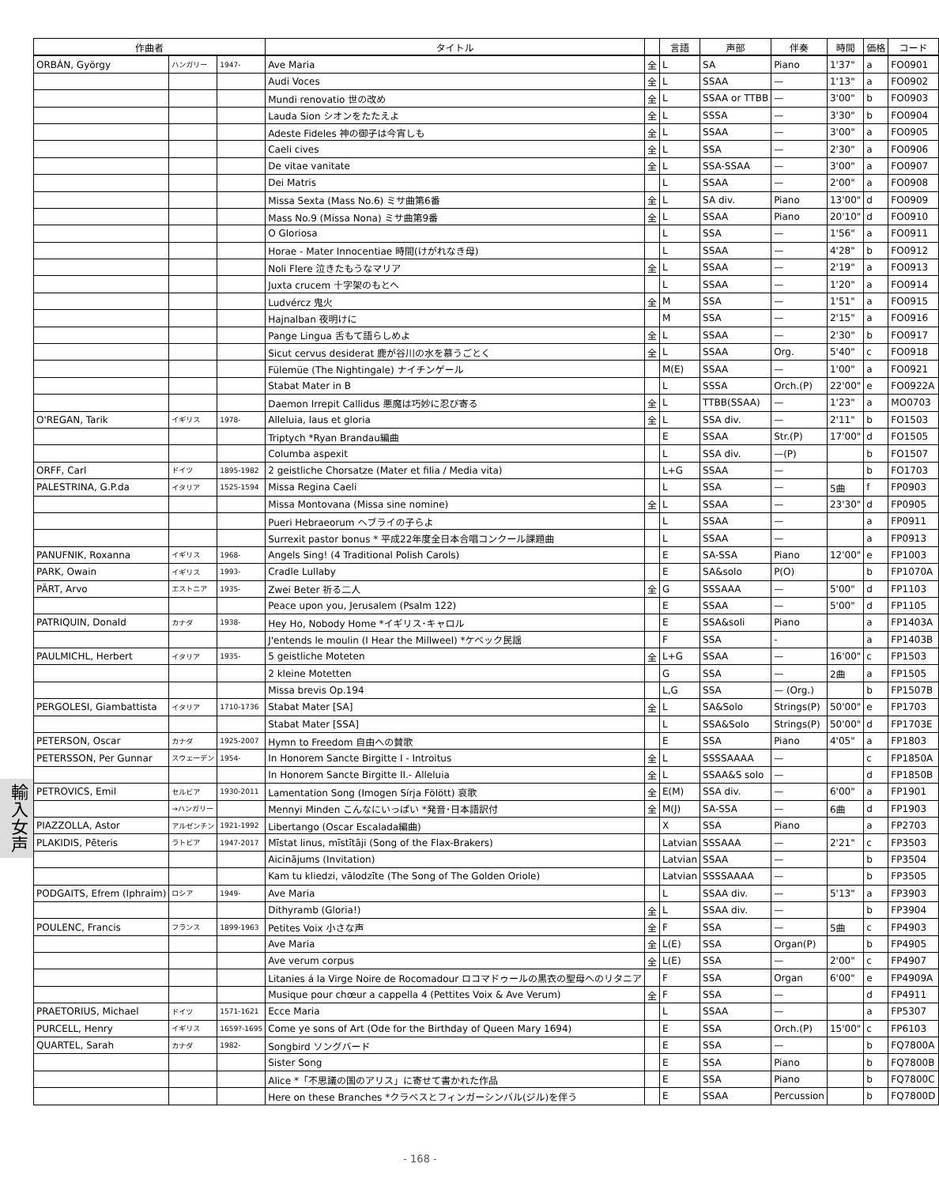輸入女声
| 作曲者 | | | タイトル | | 言語 | 声部 | 伴奏 | 時間 | 価格 | コード |
| --- | --- | --- | --- | --- | --- | --- | --- | --- | --- | --- |
| ORBÁN, György | ハンガリー | 1947- | Ave Maria | 全 | L | SA | Piano | 1'37" | a | FO0901 |
| | | | Audi Voces | 全 | L | SSAA | — | 1'13" | a | FO0902 |
| | | | Mundi renovatio 世の改め | 全 | L | SSAA or TTBB | — | 3'00" | b | FO0903 |
| | | | Lauda Sion シオンをたたえよ | 全 | L | SSSA | — | 3'30" | b | FO0904 |
| | | | Adeste Fideles 神の御子は今宵しも | 全 | L | SSAA | — | 3'00" | a | FO0905 |
| | | | Caeli cives | 全 | L | SSA | — | 2'30" | a | FO0906 |
| | | | De vitae vanitate | 全 | L | SSA-SSAA | — | 3'00" | a | FO0907 |
| | | | Dei Matris | | L | SSAA | — | 2'00" | a | FO0908 |
| | | | Missa Sexta (Mass No.6) ミサ曲第6番 | 全 | L | SA div. | Piano | 13'00" | d | FO0909 |
| | | | Mass No.9 (Missa Nona) ミサ曲第9番 | 全 | L | SSAA | Piano | 20'10" | d | FO0910 |
| | | | O Gloriosa | | L | SSA | — | 1'56" | a | FO0911 |
| | | | Horae - Mater Innocentiae 時間(けがれなき母) | | L | SSAA | — | 4'28" | b | FO0912 |
| | | | Noli Flere 泣きたもうなマリア | 全 | L | SSAA | — | 2'19" | a | FO0913 |
| | | | Juxta crucem 十字架のもとへ | | L | SSAA | — | 1'20" | a | FO0914 |
| | | | Ludvércz 鬼火 | 全 | M | SSA | — | 1'51" | a | FO0915 |
| | | | Hajnalban 夜明けに | | M | SSA | — | 2'15" | a | FO0916 |
| | | | Pange Lingua 舌もて語らしめよ | 全 | L | SSAA | — | 2'30" | b | FO0917 |
| | | | Sicut cervus desiderat 鹿が谷川の水を慕うごとく | 全 | L | SSAA | Org. | 5'40" | c | FO0918 |
| | | | Fülemüe (The Nightingale) ナイチンゲール | | M(E) | SSAA | — | 1'00" | a | FO0921 |
| | | | Stabat Mater in B | | L | SSSA | Orch.(P) | 22'00" | e | FO0922A |
| | | | Daemon Irrepit Callidus 悪魔は巧妙に忍び寄る | 全 | L | TTBB(SSAA) | — | 1'23" | a | MO0703 |
| O'REGAN, Tarik | イギリス | 1978- | Alleluia, laus et gloria | 全 | L | SSA div. | — | 2'11" | b | FO1503 |
| | | | Triptych *Ryan Brandau編曲 | | E | SSAA | Str.(P) | 17'00" | d | FO1505 |
| | | | Columba aspexit | | L | SSA div. | —(P) | | b | FO1507 |
| ORFF, Carl | ドイツ | 1895-1982 | 2 geistliche Chorsatze (Mater et filia / Media vita) | | L+G | SSAA | — | | b | FO1703 |
| PALESTRINA, G.P.da | イタリア | 1525-1594 | Missa Regina Caeli | | L | SSA | — | 5曲 | f | FP0903 |
| | | | Missa Montovana (Missa sine nomine) | 全 | L | SSAA | — | 23'30" | d | FP0905 |
| | | | Pueri Hebraeorum ヘブライの子らよ | | L | SSAA | — | | a | FP0911 |
| | | | Surrexit pastor bonus * 平成22年度全日本合唱コンクール課題曲 | | L | SSAA | — | | a | FP0913 |
| PANUFNIK, Roxanna | イギリス | 1968- | Angels Sing! (4 Traditional Polish Carols) | | E | SA-SSA | Piano | 12'00" | e | FP1003 |
| PARK, Owain | イギリス | 1993- | Cradle Lullaby | | E | SA&solo | P(O) | | b | FP1070A |
| PÄRT, Arvo | エストニア | 1935- | Zwei Beter 祈る二人 | 全 | G | SSSAAA | — | 5'00" | d | FP1103 |
| | | | Peace upon you, Jerusalem (Psalm 122) | | E | SSAA | — | 5'00" | d | FP1105 |
| PATRIQUIN, Donald | カナダ | 1938- | Hey Ho, Nobody Home *イギリス･キャロル | | E | SSA&soli | Piano | | a | FP1403A |
| | | | J'entends le moulin (I Hear the Millweel) *ケベック民謡 | | F | SSA | - | | a | FP1403B |
| PAULMICHL, Herbert | イタリア | 1935- | 5 geistliche Moteten | 全 | L+G | SSAA | — | 16'00" | c | FP1503 |
| | | | 2 kleine Motetten | | G | SSA | — | 2曲 | a | FP1505 |
| | | | Missa brevis Op.194 | | L,G | SSA | — (Org.) | | b | FP1507B |
| PERGOLESI, Giambattista | イタリア | 1710-1736 | Stabat Mater [SA] | 全 | L | SA&Solo | Strings(P) | 50'00" | e | FP1703 |
| | | | Stabat Mater [SSA] | | L | SSA&Solo | Strings(P) | 50'00" | d | FP1703E |
| PETERSON, Oscar | カナダ | 1925-2007 | Hymn to Freedom 自由への賛歌 | | E | SSA | Piano | 4'05" | a | FP1803 |
| PETERSSON, Per Gunnar | スウェーデン | 1954- | In Honorem Sancte Birgitte I - Introitus | 全 | L | SSSSAAAA | — | | c | FP1850A |
| | | | In Honorem Sancte Birgitte II.- Alleluia | 全 | L | SSAA&S solo | — | | d | FP1850B |
| PETROVICS, Emil | セルビア | 1930-2011 | Lamentation Song (Imogen Sírja Fölött) 哀歌 | 全 | E(M) | SSA div. | — | 6'00" | a | FP1901 |
| | →ハンガリー | | Mennyi Minden こんなにいっぱい *発音･日本語訳付 | 全 | M(J) | SA-SSA | — | 6曲 | d | FP1903 |
| PIAZZOLLA, Astor | アルゼンチン | 1921-1992 | Libertango (Oscar Escalada編曲) | | X | SSA | Piano | | a | FP2703 |
| PLAKIDIS, Pēteris | ラトビア | 1947-2017 | Mīstat linus, mīstītāji (Song of the Flax-Brakers) | | Latvian | SSSAAA | — | 2'21" | c | FP3503 |
| | | | Aicinājums (Invitation) | | Latvian | SSAA | — | | b | FP3504 |
| | | | Kam tu kliedzi, vālodzīte (The Song of The Golden Oriole) | | Latvian | SSSSAAAA | — | | b | FP3505 |
| PODGAITS, Efrem (Iphraim) | ロシア | 1949- | Ave Maria | | L | SSAA div. | — | 5'13" | a | FP3903 |
| | | | Dithyramb (Gloria!) | 全 | L | SSAA div. | — | | b | FP3904 |
| POULENC, Francis | フランス | 1899-1963 | Petites Voix 小さな声 | 全 | F | SSA | — | 5曲 | c | FP4903 |
| | | | Ave Maria | 全 | L(E) | SSA | Organ(P) | | b | FP4905 |
| | | | Ave verum corpus | 全 | L(E) | SSA | — | 2'00" | c | FP4907 |
| | | | Litanies á la Virge Noire de Rocomadour ロコマドゥールの黒衣の聖母へのリタニア | | F | SSA | Organ | 6'00" | e | FP4909A |
| | | | Musique pour chœur a cappella 4 (Pettites Voix & Ave Verum) | 全 | F | SSA | — | | d | FP4911 |
| PRAETORIUS, Michael | ドイツ | 1571-1621 | Ecce Maria | | L | SSAA | — | | a | FP5307 |
| PURCELL, Henry | イギリス | 1659?-1695 | Come ye sons of Art (Ode for the Birthday of Queen Mary 1694) | | E | SSA | Orch.(P) | 15'00" | c | FP6103 |
| QUARTEL, Sarah | カナダ | 1982- | Songbird ソングバード | | E | SSA | — | | b | FQ7800A |
| | | | Sister Song | | E | SSA | Piano | | b | FQ7800B |
| | | | Alice *「不思議の国のアリス」に寄せて書かれた作品 | | E | SSA | Piano | | b | FQ7800C |
| | | | Here on these Branches *クラベスとフィンガーシンバル(ジル)を伴う | | E | SSAA | Percussion | | b | FQ7800D |
- 168 -